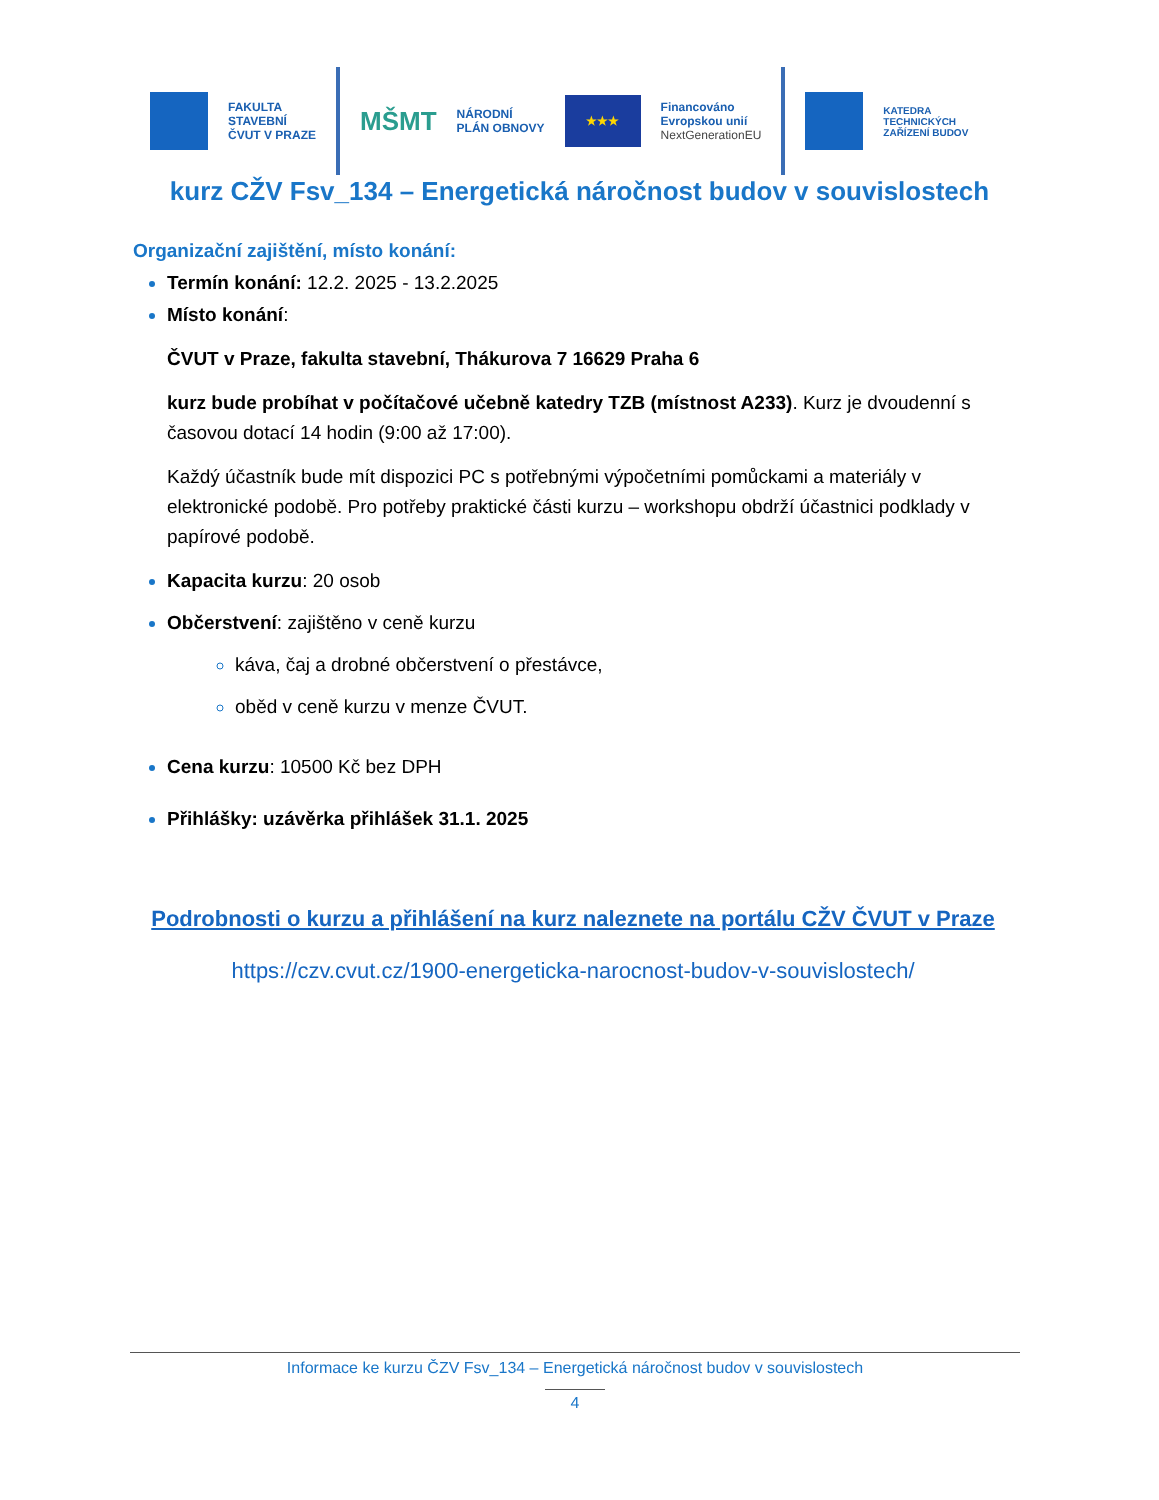FAKULTA
STAVEBNÍ
ČVUT V PRAZE
MŠMT
NÁRODNÍ
PLÁN OBNOVY
★★★
Financováno
Evropskou unií
NextGenerationEU
KATEDRA
TECHNICKÝCH
ZAŘÍZENÍ BUDOV
kurz CŽV Fsv_134 – Energetická náročnost budov v souvislostech
Organizační zajištění, místo konání:
Termín konání: 12.2. 2025 - 13.2.2025
Místo konání:
ČVUT v Praze, fakulta stavební, Thákurova 7 16629 Praha 6
kurz bude probíhat v počítačové učebně katedry TZB (místnost A233). Kurz je dvoudenní s časovou dotací 14 hodin (9:00 až 17:00).
Každý účastník bude mít dispozici PC s potřebnými výpočetními pomůckami a materiály v elektronické podobě. Pro potřeby praktické části kurzu – workshopu obdrží účastnici podklady v papírové podobě.
Kapacita kurzu: 20 osob
Občerstvení: zajištěno v ceně kurzu
káva, čaj a drobné občerstvení o přestávce,
oběd v ceně kurzu v menze ČVUT.
Cena kurzu: 10500 Kč bez DPH
Přihlášky: uzávěrka přihlášek 31.1. 2025
Podrobnosti o kurzu a přihlášení na kurz naleznete na portálu CŽV ČVUT v Praze
https://czv.cvut.cz/1900-energeticka-narocnost-budov-v-souvislostech/
Informace ke kurzu ČZV Fsv_134 – Energetická náročnost budov v souvislostech
4